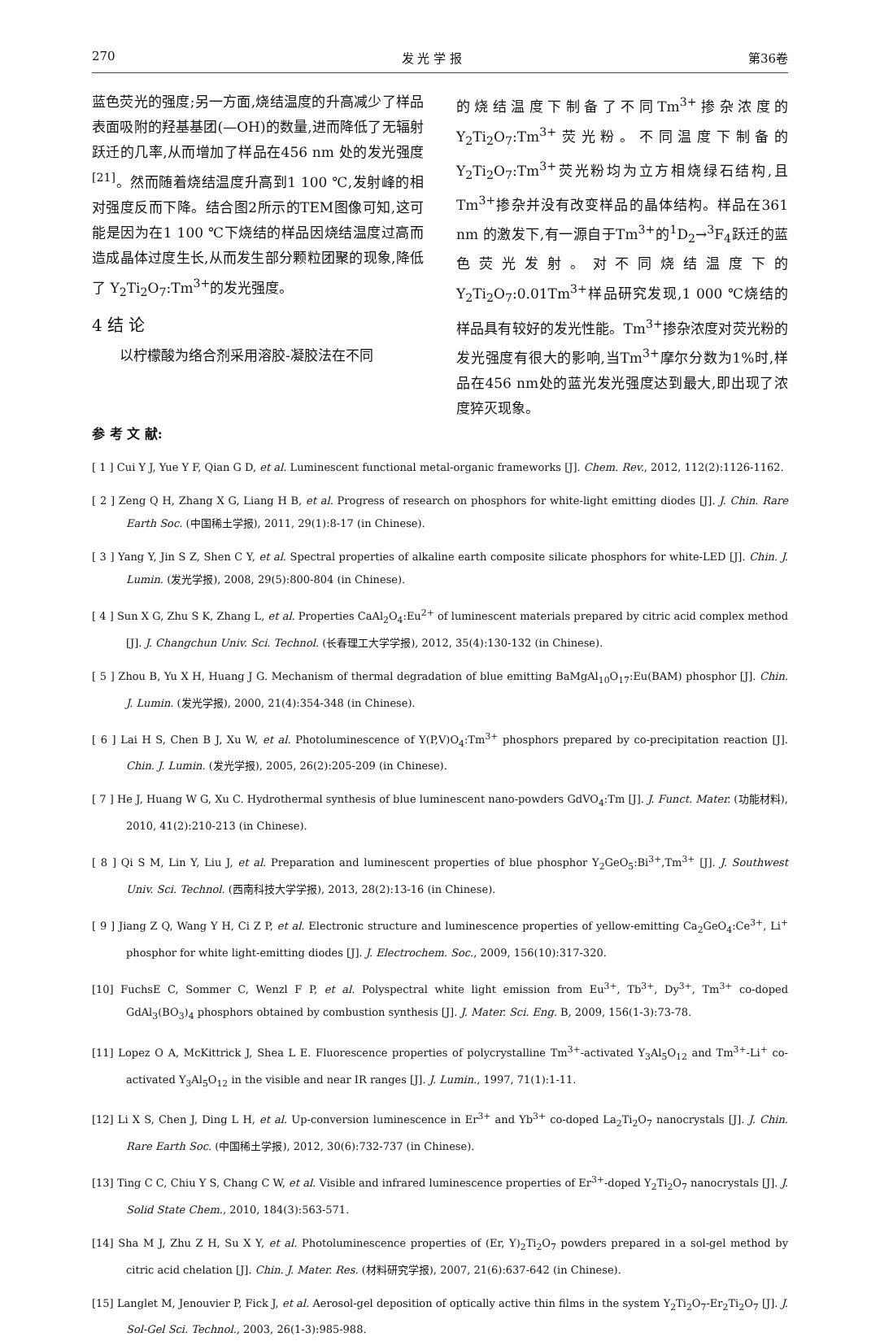270 发 光 学 报 第36卷
蓝色荧光的强度;另一方面,烧结温度的升高减少了样品表面吸附的羟基基团(—OH)的数量,进而降低了无辐射跃迁的几率,从而增加了样品在456 nm 处的发光强度<sup>[21]</sup>。然而随着烧结温度升高到1 100 ℃,发射峰的相对强度反而下降。结合图2所示的TEM图像可知,这可能是因为在1 100 ℃下烧结的样品因烧结温度过高而造成晶体过度生长,从而发生部分颗粒团聚的现象,降低了 Y<sub>2</sub>Ti<sub>2</sub>O<sub>7</sub>:Tm<sup>3+</sup>的发光强度。
4 结 论
以柠檬酸为络合剂采用溶胶-凝胶法在不同
的烧结温度下制备了不同Tm<sup>3+</sup>掺杂浓度的Y<sub>2</sub>Ti<sub>2</sub>O<sub>7</sub>:Tm<sup>3+</sup>荧光粉。不同温度下制备的Y<sub>2</sub>Ti<sub>2</sub>O<sub>7</sub>:Tm<sup>3+</sup>荧光粉均为立方相烧绿石结构,且Tm<sup>3+</sup>掺杂并没有改变样品的晶体结构。样品在361 nm 的激发下,有一源自于Tm<sup>3+</sup>的<sup>1</sup>D<sub>2</sub>→<sup>3</sup>F<sub>4</sub>跃迁的蓝色荧光发射。对不同烧结温度下的Y<sub>2</sub>Ti<sub>2</sub>O<sub>7</sub>:0.01Tm<sup>3+</sup>样品研究发现,1 000 ℃烧结的样品具有较好的发光性能。Tm<sup>3+</sup>掺杂浓度对荧光粉的发光强度有很大的影响,当Tm<sup>3+</sup>摩尔分数为1%时,样品在456 nm处的蓝光发光强度达到最大,即出现了浓度猝灭现象。
参 考 文 献:
[ 1 ] Cui Y J, Yue Y F, Qian G D, et al. Luminescent functional metal-organic frameworks [J]. Chem. Rev., 2012, 112(2):1126-1162.
[ 2 ] Zeng Q H, Zhang X G, Liang H B, et al. Progress of research on phosphors for white-light emitting diodes [J]. J. Chin. Rare Earth Soc. (中国稀土学报), 2011, 29(1):8-17 (in Chinese).
[ 3 ] Yang Y, Jin S Z, Shen C Y, et al. Spectral properties of alkaline earth composite silicate phosphors for white-LED [J]. Chin. J. Lumin. (发光学报), 2008, 29(5):800-804 (in Chinese).
[ 4 ] Sun X G, Zhu S K, Zhang L, et al. Properties CaAl<sub>2</sub>O<sub>4</sub>:Eu<sup>2+</sup> of luminescent materials prepared by citric acid complex method [J]. J. Changchun Univ. Sci. Technol. (长春理工大学学报), 2012, 35(4):130-132 (in Chinese).
[ 5 ] Zhou B, Yu X H, Huang J G. Mechanism of thermal degradation of blue emitting BaMgAl<sub>10</sub>O<sub>17</sub>:Eu(BAM) phosphor [J]. Chin. J. Lumin. (发光学报), 2000, 21(4):354-348 (in Chinese).
[ 6 ] Lai H S, Chen B J, Xu W, et al. Photoluminescence of Y(P,V)O<sub>4</sub>:Tm<sup>3+</sup> phosphors prepared by co-precipitation reaction [J]. Chin. J. Lumin. (发光学报), 2005, 26(2):205-209 (in Chinese).
[ 7 ] He J, Huang W G, Xu C. Hydrothermal synthesis of blue luminescent nano-powders GdVO<sub>4</sub>:Tm [J]. J. Funct. Mater. (功能材料), 2010, 41(2):210-213 (in Chinese).
[ 8 ] Qi S M, Lin Y, Liu J, et al. Preparation and luminescent properties of blue phosphor Y<sub>2</sub>GeO<sub>5</sub>:Bi<sup>3+</sup>,Tm<sup>3+</sup> [J]. J. Southwest Univ. Sci. Technol. (西南科技大学学报), 2013, 28(2):13-16 (in Chinese).
[ 9 ] Jiang Z Q, Wang Y H, Ci Z P, et al. Electronic structure and luminescence properties of yellow-emitting Ca<sub>2</sub>GeO<sub>4</sub>:Ce<sup>3+</sup>, Li<sup>+</sup> phosphor for white light-emitting diodes [J]. J. Electrochem. Soc., 2009, 156(10):317-320.
[10] FuchsE C, Sommer C, Wenzl F P, et al. Polyspectral white light emission from Eu<sup>3+</sup>, Tb<sup>3+</sup>, Dy<sup>3+</sup>, Tm<sup>3+</sup> co-doped GdAl<sub>3</sub>(BO<sub>3</sub>)<sub>4</sub> phosphors obtained by combustion synthesis [J]. J. Mater. Sci. Eng. B, 2009, 156(1-3):73-78.
[11] Lopez O A, McKittrick J, Shea L E. Fluorescence properties of polycrystalline Tm<sup>3+</sup>-activated Y<sub>3</sub>Al<sub>5</sub>O<sub>12</sub> and Tm<sup>3+</sup>-Li<sup>+</sup> co-activated Y<sub>3</sub>Al<sub>5</sub>O<sub>12</sub> in the visible and near IR ranges [J]. J. Lumin., 1997, 71(1):1-11.
[12] Li X S, Chen J, Ding L H, et al. Up-conversion luminescence in Er<sup>3+</sup> and Yb<sup>3+</sup> co-doped La<sub>2</sub>Ti<sub>2</sub>O<sub>7</sub> nanocrystals [J]. J. Chin. Rare Earth Soc. (中国稀土学报), 2012, 30(6):732-737 (in Chinese).
[13] Ting C C, Chiu Y S, Chang C W, et al. Visible and infrared luminescence properties of Er<sup>3+</sup>-doped Y<sub>2</sub>Ti<sub>2</sub>O<sub>7</sub> nanocrystals [J]. J. Solid State Chem., 2010, 184(3):563-571.
[14] Sha M J, Zhu Z H, Su X Y, et al. Photoluminescence properties of (Er, Y)<sub>2</sub>Ti<sub>2</sub>O<sub>7</sub> powders prepared in a sol-gel method by citric acid chelation [J]. Chin. J. Mater. Res. (材料研究学报), 2007, 21(6):637-642 (in Chinese).
[15] Langlet M, Jenouvier P, Fick J, et al. Aerosol-gel deposition of optically active thin films in the system Y<sub>2</sub>Ti<sub>2</sub>O<sub>7</sub>-Er<sub>2</sub>Ti<sub>2</sub>O<sub>7</sub> [J]. J. Sol-Gel Sci. Technol., 2003, 26(1-3):985-988.